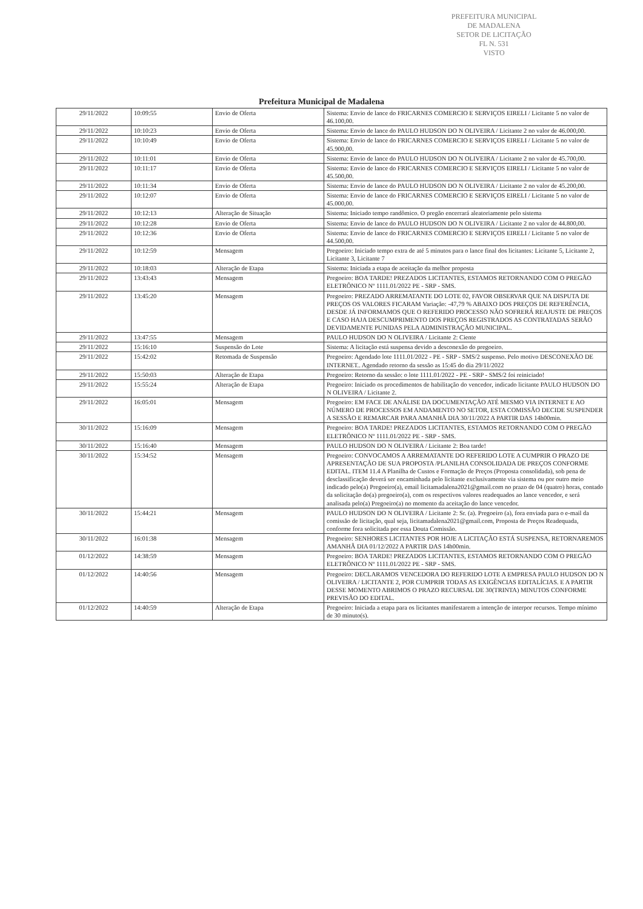PREFEITURA MUNICIPAL DE MADALENA
SETOR DE LICITAÇÃO
FL N. 531
VISTO
Prefeitura Municipal de Madalena
| 29/11/2022 | 10:09:55 | Envio de Oferta | Sistema: Envio de lance do FRICARNES COMERCIO E SERVIÇOS EIRELI / Licitante 5 no valor de 46.100,00. |
| 29/11/2022 | 10:10:23 | Envio de Oferta | Sistema: Envio de lance do PAULO HUDSON DO N OLIVEIRA / Licitante 2 no valor de 46.000,00. |
| 29/11/2022 | 10:10:49 | Envio de Oferta | Sistema: Envio de lance do FRICARNES COMERCIO E SERVIÇOS EIRELI / Licitante 5 no valor de 45.900,00. |
| 29/11/2022 | 10:11:01 | Envio de Oferta | Sistema: Envio de lance do PAULO HUDSON DO N OLIVEIRA / Licitante 2 no valor de 45.700,00. |
| 29/11/2022 | 10:11:17 | Envio de Oferta | Sistema: Envio de lance do FRICARNES COMERCIO E SERVIÇOS EIRELI / Licitante 5 no valor de 45.500,00. |
| 29/11/2022 | 10:11:34 | Envio de Oferta | Sistema: Envio de lance do PAULO HUDSON DO N OLIVEIRA / Licitante 2 no valor de 45.200,00. |
| 29/11/2022 | 10:12:07 | Envio de Oferta | Sistema: Envio de lance do FRICARNES COMERCIO E SERVIÇOS EIRELI / Licitante 5 no valor de 45.000,00. |
| 29/11/2022 | 10:12:13 | Alteração de Situação | Sistema: Iniciado tempo randômico. O pregão encerrará aleatoriamente pelo sistema |
| 29/11/2022 | 10:12:28 | Envio de Oferta | Sistema: Envio de lance do PAULO HUDSON DO N OLIVEIRA / Licitante 2 no valor de 44.800,00. |
| 29/11/2022 | 10:12:36 | Envio de Oferta | Sistema: Envio de lance do FRICARNES COMERCIO E SERVIÇOS EIRELI / Licitante 5 no valor de 44.500,00. |
| 29/11/2022 | 10:12:59 | Mensagem | Pregoeiro: Iniciado tempo extra de até 5 minutos para o lance final dos licitantes: Licitante 5, Licitante 2, Licitante 3, Licitante 7 |
| 29/11/2022 | 10:18:03 | Alteração de Etapa | Sistema: Iniciada a etapa de aceitação da melhor proposta |
| 29/11/2022 | 13:43:43 | Mensagem | Pregoeiro: BOA TARDE! PREZADOS LICITANTES, ESTAMOS RETORNANDO COM O PREGÃO ELETRÔNICO Nº 1111.01/2022 PE - SRP - SMS. |
| 29/11/2022 | 13:45:20 | Mensagem | Pregoeiro: PREZADO ARREMATANTE DO LOTE 02, FAVOR OBSERVAR QUE NA DISPUTA DE PREÇOS OS VALORES FICARAM Variação: -47,79 % ABAIXO DOS PREÇOS DE REFERÊNCIA, DESDE JÁ INFORMAMOS QUE O REFERIDO PROCESSO NÃO SOFRERÁ REAJUSTE DE PREÇOS E CASO HAJA DESCUMPRIMENTO DOS PREÇOS REGISTRADOS AS CONTRATADAS SERÃO DEVIDAMENTE PUNIDAS PELA ADMINISTRAÇÃO MUNICIPAL. |
| 29/11/2022 | 13:47:55 | Mensagem | PAULO HUDSON DO N OLIVEIRA / Licitante 2: Ciente |
| 29/11/2022 | 15:16:10 | Suspensão do Lote | Sistema: A licitação está suspensa devido a desconexão do pregoeiro. |
| 29/11/2022 | 15:42:02 | Retomada de Suspensão | Pregoeiro: Agendado lote 1111.01/2022 - PE - SRP - SMS/2 suspenso. Pelo motivo DESCONEXÃO DE INTERNET.. Agendado retorno da sessão as 15:45 do dia 29/11/2022 |
| 29/11/2022 | 15:50:03 | Alteração de Etapa | Pregoeiro: Retorno da sessão: o lote 1111.01/2022 - PE - SRP - SMS/2 foi reiniciado! |
| 29/11/2022 | 15:55:24 | Alteração de Etapa | Pregoeiro: Iniciado os procedimentos de habilitação do vencedor, indicado licitante PAULO HUDSON DO N OLIVEIRA / Licitante 2. |
| 29/11/2022 | 16:05:01 | Mensagem | Pregoeiro: EM FACE DE ANÁLISE DA DOCUMENTAÇÃO ATÉ MESMO VIA INTERNET E AO NÚMERO DE PROCESSOS EM ANDAMENTO NO SETOR, ESTA COMISSÃO DECIDE SUSPENDER A SESSÃO E REMARCAR PARA AMANHÃ DIA 30/11/2022 A PARTIR DAS 14h00min. |
| 30/11/2022 | 15:16:09 | Mensagem | Pregoeiro: BOA TARDE! PREZADOS LICITANTES, ESTAMOS RETORNANDO COM O PREGÃO ELETRÔNICO Nº 1111.01/2022 PE - SRP - SMS. |
| 30/11/2022 | 15:16:40 | Mensagem | PAULO HUDSON DO N OLIVEIRA / Licitante 2: Boa tarde! |
| 30/11/2022 | 15:34:52 | Mensagem | Pregoeiro: CONVOCAMOS A ARREMATANTE DO REFERIDO LOTE A CUMPRIR O PRAZO DE APRESENTAÇÃO DE SUA PROPOSTA /PLANILHA CONSOLIDADA DE PREÇOS CONFORME EDITAL. ITEM 11.4 A Planilha de Custos e Formação de Preços (Proposta consolidada), sob pena de desclassificação deverá ser encaminhada pelo licitante exclusivamente via sistema ou por outro meio indicado pelo(a) Pregoeiro(a), email licitamadalena2021@gmail.com no prazo de 04 (quatro) horas, contado da solicitação do(a) pregoeiro(a), com os respectivos valores readequados ao lance vencedor, e será analisada pelo(a) Pregoeiro(a) no momento da aceitação do lance vencedor. |
| 30/11/2022 | 15:44:21 | Mensagem | PAULO HUDSON DO N OLIVEIRA / Licitante 2: Sr. (a). Pregoeiro (a), fora enviada para o e-mail da comissão de licitação, qual seja, licitamadalena2021@gmail.com, Proposta de Preços Readequada, conforme fora solicitada por essa Douta Comissão. |
| 30/11/2022 | 16:01:38 | Mensagem | Pregoeiro: SENHORES LICITANTES POR HOJE A LICITAÇÃO ESTÁ SUSPENSA, RETORNAREMOS AMANHÃ DIA 01/12/2022 A PARTIR DAS 14h00min. |
| 01/12/2022 | 14:38:59 | Mensagem | Pregoeiro: BOA TARDE! PREZADOS LICITANTES, ESTAMOS RETORNANDO COM O PREGÃO ELETRÔNICO Nº 1111.01/2022 PE - SRP - SMS. |
| 01/12/2022 | 14:40:56 | Mensagem | Pregoeiro: DECLARAMOS VENCEDORA DO REFERIDO LOTE A EMPRESA PAULO HUDSON DO N OLIVEIRA / LICITANTE 2, POR CUMPRIR TODAS AS EXIGÊNCIAS EDITALÍCIAS. E A PARTIR DESSE MOMENTO ABRIMOS O PRAZO RECURSAL DE 30(TRINTA) MINUTOS CONFORME PREVISÃO DO EDITAL. |
| 01/12/2022 | 14:40:59 | Alteração de Etapa | Pregoeiro: Iniciada a etapa para os licitantes manifestarem a intenção de interpor recursos. Tempo mínimo de 30 minuto(s). |